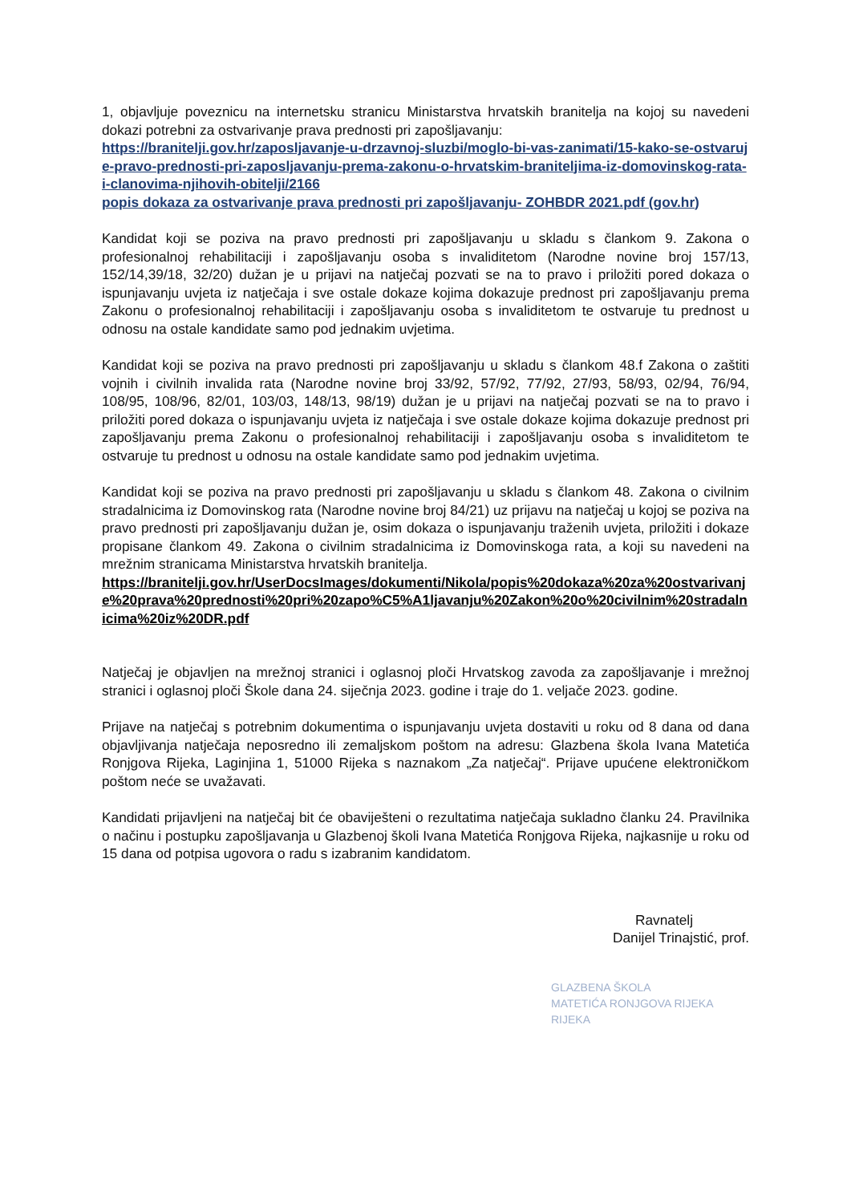1, objavljuje poveznicu na internetsku stranicu Ministarstva hrvatskih branitelja na kojoj su navedeni dokazi potrebni za ostvarivanje prava prednosti pri zapošljavanju:
https://branitelji.gov.hr/zaposljavanje-u-drzavnoj-sluzbi/moglo-bi-vas-zanimati/15-kako-se-ostvaruje-pravo-prednosti-pri-zaposljavanju-prema-zakonu-o-hrvatskim-braniteljima-iz-domovinskog-rata-i-clanovima-njihovih-obitelji/2166
popis dokaza za ostvarivanje prava prednosti pri zapošljavanju- ZOHBDR 2021.pdf (gov.hr)
Kandidat koji se poziva na pravo prednosti pri zapošljavanju u skladu s člankom 9. Zakona o profesionalnoj rehabilitaciji i zapošljavanju osoba s invaliditetom (Narodne novine broj 157/13, 152/14,39/18, 32/20) dužan je u prijavi na natječaj pozvati se na to pravo i priložiti pored dokaza o ispunjavanju uvjeta iz natječaja i sve ostale dokaze kojima dokazuje prednost pri zapošljavanju prema Zakonu o profesionalnoj rehabilitaciji i zapošljavanju osoba s invaliditetom te ostvaruje tu prednost u odnosu na ostale kandidate samo pod jednakim uvjetima.
Kandidat koji se poziva na pravo prednosti pri zapošljavanju u skladu s člankom 48.f Zakona o zaštiti vojnih i civilnih invalida rata (Narodne novine broj 33/92, 57/92, 77/92, 27/93, 58/93, 02/94, 76/94, 108/95, 108/96, 82/01, 103/03, 148/13, 98/19) dužan je u prijavi na natječaj pozvati se na to pravo i priložiti pored dokaza o ispunjavanju uvjeta iz natječaja i sve ostale dokaze kojima dokazuje prednost pri zapošljavanju prema Zakonu o profesionalnoj rehabilitaciji i zapošljavanju osoba s invaliditetom te ostvaruje tu prednost u odnosu na ostale kandidate samo pod jednakim uvjetima.
Kandidat koji se poziva na pravo prednosti pri zapošljavanju u skladu s člankom 48. Zakona o civilnim stradalnicima iz Domovinskog rata (Narodne novine broj 84/21) uz prijavu na natječaj u kojoj se poziva na pravo prednosti pri zapošljavanju dužan je, osim dokaza o ispunjavanju traženih uvjeta, priložiti i dokaze propisane člankom 49. Zakona o civilnim stradalnicima iz Domovinskoga rata, a koji su navedeni na mrežnim stranicama Ministarstva hrvatskih branitelja.
https://branitelji.gov.hr/UserDocsImages/dokumenti/Nikola/popis%20dokaza%20za%20ostvarivanje%20prava%20prednosti%20pri%20zapo%C5%A1ljavanju%20Zakon%20o%20civilnim%20stradalnicima%20iz%20DR.pdf
Natječaj je objavljen na mrežnoj stranici i oglasnoj ploči Hrvatskog zavoda za zapošljavanje i mrežnoj stranici i oglasnoj ploči Škole dana 24. siječnja 2023. godine i traje do 1. veljače 2023. godine.
Prijave na natječaj s potrebnim dokumentima o ispunjavanju uvjeta dostaviti u roku od 8 dana od dana objavljivanja natječaja neposredno ili zemaljskom poštom na adresu: Glazbena škola Ivana Matetića Ronjgova Rijeka, Laginjina 1, 51000 Rijeka s naznakom „Za natječaj“. Prijave upućene elektroničkom poštom neće se uvažavati.
Kandidati prijavljeni na natječaj bit će obaviješteni o rezultatima natječaja sukladno članku 24. Pravilnika o načinu i postupku zapošljavanja u Glazbenoj školi Ivana Matetića Ronjgova Rijeka, najkasnije u roku od 15 dana od potpisa ugovora o radu s izabranim kandidatom.
Ravnatelj
Danijel Trinajstić, prof.
GLAZBENA ŠKOLA
MATETIĆA RONJGOVA RIJEKA
RIJEKA